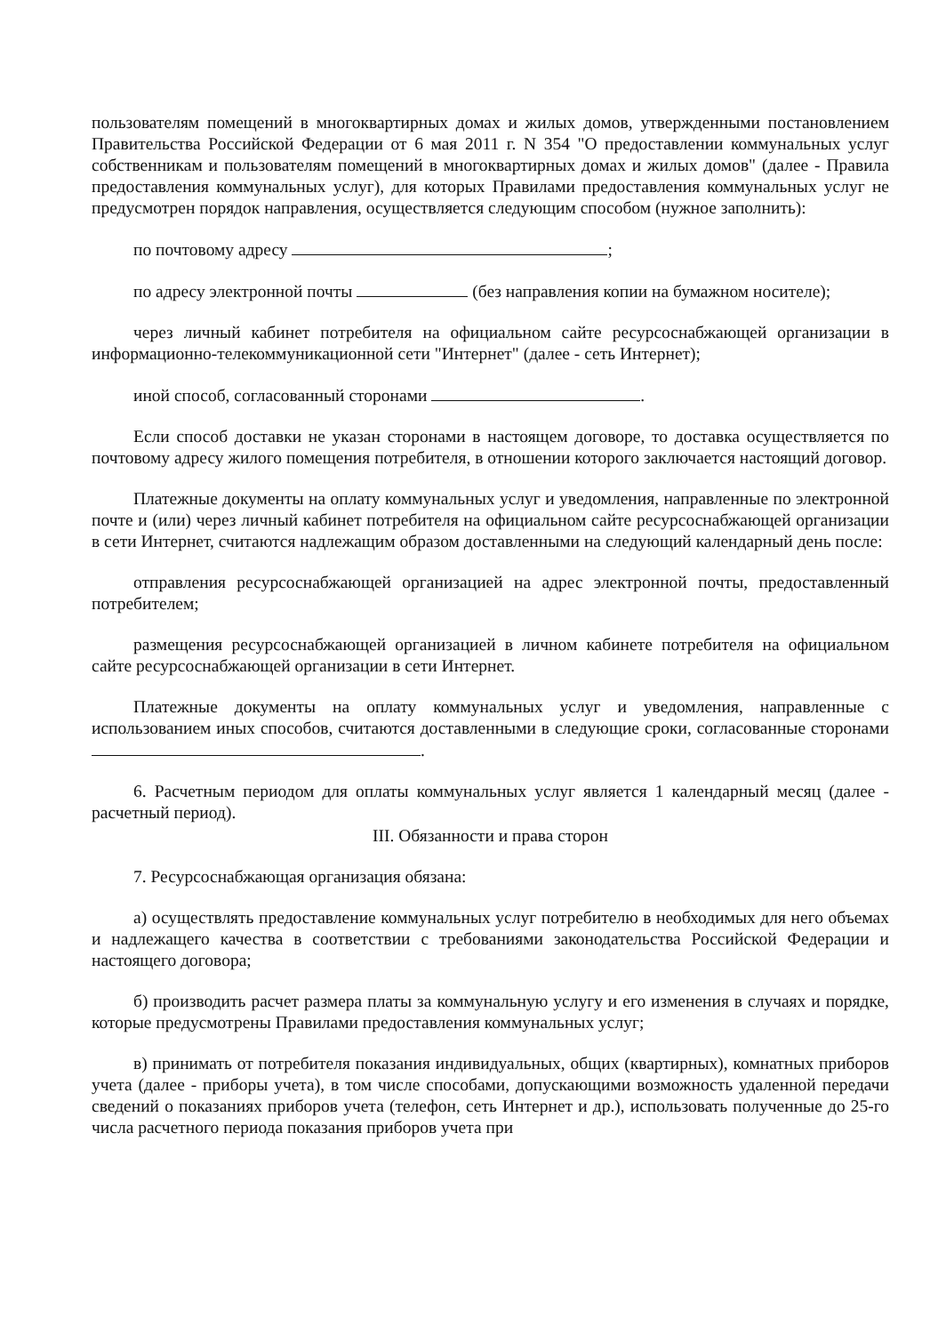пользователям помещений в многоквартирных домах и жилых домов, утвержденными постановлением Правительства Российской Федерации от 6 мая 2011 г. N 354 "О предоставлении коммунальных услуг собственникам и пользователям помещений в многоквартирных домах и жилых домов" (далее - Правила предоставления коммунальных услуг), для которых Правилами предоставления коммунальных услуг не предусмотрен порядок направления, осуществляется следующим способом (нужное заполнить):
по почтовому адресу ;
по адресу электронной почты (без направления копии на бумажном носителе);
через личный кабинет потребителя на официальном сайте ресурсоснабжающей организации в информационно-телекоммуникационной сети "Интернет" (далее - сеть Интернет);
иной способ, согласованный сторонами .
Если способ доставки не указан сторонами в настоящем договоре, то доставка осуществляется по почтовому адресу жилого помещения потребителя, в отношении которого заключается настоящий договор.
Платежные документы на оплату коммунальных услуг и уведомления, направленные по электронной почте и (или) через личный кабинет потребителя на официальном сайте ресурсоснабжающей организации в сети Интернет, считаются надлежащим образом доставленными на следующий календарный день после:
отправления ресурсоснабжающей организацией на адрес электронной почты, предоставленный потребителем;
размещения ресурсоснабжающей организацией в личном кабинете потребителя на официальном сайте ресурсоснабжающей организации в сети Интернет.
Платежные документы на оплату коммунальных услуг и уведомления, направленные с использованием иных способов, считаются доставленными в следующие сроки, согласованные сторонами .
6. Расчетным периодом для оплаты коммунальных услуг является 1 календарный месяц (далее - расчетный период).
III. Обязанности и права сторон
7. Ресурсоснабжающая организация обязана:
а) осуществлять предоставление коммунальных услуг потребителю в необходимых для него объемах и надлежащего качества в соответствии с требованиями законодательства Российской Федерации и настоящего договора;
б) производить расчет размера платы за коммунальную услугу и его изменения в случаях и порядке, которые предусмотрены Правилами предоставления коммунальных услуг;
в) принимать от потребителя показания индивидуальных, общих (квартирных), комнатных приборов учета (далее - приборы учета), в том числе способами, допускающими возможность удаленной передачи сведений о показаниях приборов учета (телефон, сеть Интернет и др.), использовать полученные до 25-го числа расчетного периода показания приборов учета при